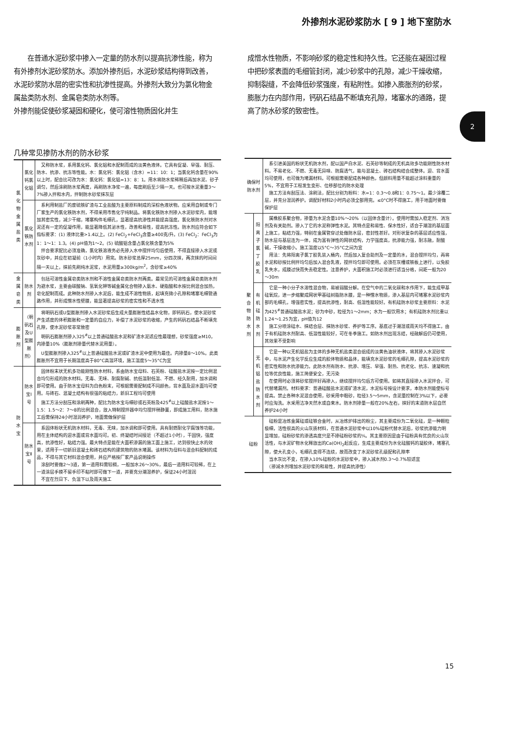外掺剂水泥砂浆防水 [ 9 ] 地下室防水
　　在普通水泥砂浆中掺入一定量的防水剂以提高抗渗性能，称为有外掺剂水泥砂浆防水。添加外掺剂后，水泥砂浆结构得到改善，水泥砂浆防水层的密实性和抗渗性提高。外掺剂大致分为氯化物金属盐类防水剂、金属皂类防水剂等。
外掺剂能促使砂浆凝固和硬化，使可溶性物质固化并生
成憎水性物质，不影响砂浆的稳定性和持久性。它还能在凝固过程中把砂浆表面的毛细管封闭，减少砂浆中的孔隙，减少干燥收缩，抑制裂缝，不会降低砂浆强度，有粘附性。如掺入膨胀剂的砂浆，膨胀力在内部作用，钙矾石结晶不断填充孔隙，堵塞水的通路，提高了防水砂浆的致密性。
2
几种常见掺防水剂的防水砂浆
| 氯化物金属盐类 | 氯化钙氯化铝 | 又称防水浆，系用氯化钙、氯化铝和水配制而成的淡黄色液体。它具有促凝、早强、耐压、防水、抗渗、抗冻等性能。水：氯化钙：氯化铝（含水）=11：10：1；当氯化钙含量在90%以上时，配合比可改为水：氯化钙：氯化铝=13：8：1。用水将防水浆稀释后再加水泥、砂子调匀，然后涂刷防水浆两度，再刷防水净浆一遍，每度刷后至少隔一天。也可按水泥重量3～7%掺入拌和水内，拌制防水砂浆抹灰层 |
| | 氯化铁防水剂 | 系利用制盐厂的废硫铁矿渣与工业盐酸为主要原料制成的深棕色液状物。应采用自制或专门厂家生产的氯化铁防水剂，不得采用市售化学纯制品。将氯化铁防水剂掺入水泥砂浆内，能增加其密实性，减少干缩，堵塞构件毛细孔，显著提高抗渗性并能提高强度。氯化铁防水剂对水泥还有一定的促凝作用，能显著降低其泌水性，改善和易性，提高抗冻性。防水剂应符合如下指标要求：(1) 液体比重>1.4以上。(2) FeCl<sub>2</sub>+FeCl<sub>3</sub>含量≥400克/升。(3) FeCl<sub>2</sub>：FeCl<sub>3</sub>为1：1～1：1.3。(4) pH值为1～2。(5) 硫酸铝含量占氯化铁含量为5% 拌合要求配比必须准确，氯化铁溶液务必先掺入水中搅拌均匀后使用，不得直接掺入水泥或灰砂中，并应在初凝前（1小时内）用完。防水砂浆总厚25mm，分四次抹，两次抹的时间间隔一天以上，抹前先刷纯水泥浆，水泥用量≥300kg/m<sup>2</sup>，含砂浆≥40% |
| 金属皂类 | 防水剂 | 包括可溶性金属皂类防水剂和不溶性金属皂类防水剂两类。最常见的可溶性金属皂类防水剂为避水浆，主要由碳酸钠、氢氧化钾等碱金属化合物掺入氨水、硬脂酸和水按比例混合加热，皂化配制而成。此种防水剂掺入水泥后，能生成不溶性物质，起填充微小孔隙和堵塞毛细管通路作用，并形成憎水性壁膜，能显著提高砂浆的密实性和不透水性 |
| 膨胀剂 | （明矾石及U型膨胀剂） | 将明矾石或U型膨胀剂掺入水泥砂浆后生成大量膨胀性结晶水化物，即钙矾石，使水泥砂浆产生适度的体积膨胀和一定量的自应力，补偿了水泥砂浆的收缩，产生的钙矾石结晶不断填充孔隙，使水泥砂浆非常致密 明矾石膨胀剂掺入325<sup>#</sup>以上普通硅酸盐水泥和矿渣水泥适应性最理想，砂浆强度≥M10，内掺量10%（膨胀剂掺量代替水泥用量）。 U型膨胀剂掺入325<sup>#</sup>以上普通硅酸盐水泥或矿渣水泥中使用为最佳。内掺量8～10%。此类膨胀剂不宜用于长期温度高于80°C高温环境，施工温度5～35°C为宜 |
| 防水宝 | 防水宝Ⅰ号 | 固体粉末状无机多功能刚性防水材料，系由防水宝母料、石英粉、硅酸盐水泥按一定比例混合均匀形成的防水材料。无毒、无味、耐腐耐碱、抗低温耐低温、不燃、经久耐用，加水调和即可使用。由于防水宝母料为白色粉末，可根据需要配制成不同颜色，背水面及迎水面均可使用。与砖石、混凝土结构有很强的粘结力，新旧工程均可使用 施工方法分刮压和涂刷两种，配比为防水宝与细砂或石英粉及425<sup>#</sup>以上硅酸盐水泥按1～1.5：1.5～2：7～8的比例混合，放入特制搅拌器中均匀搅拌稍静置，即成施工用料，防水施工后需保持24小时湿润养护，地面需做保护层 |
| | 防水宝Ⅱ号 | 系固体粉状无机防水材料，无毒、无味，加水调和即可使用。具有耐燃耐化学腐蚀等功能，用在主体结构的迎水面或背水面均可。初、终凝结时间接近（不超过1小时），干固快，强度高，抗渗性好，粘结力强。最大特点是能在大面积渗漏的施工面上施工，达到很快止水的效果，适用于一切新旧混凝土和砖石结构的建筑物的防水堵漏。该材料为母料与混合料配制的成品，不得与其它材料混合使用，并应严格按厂家产品说明操作 涂刮时要做2～3道，第一道用料需较稠，一般加水26～30%，最后一道用料可较稀，在上一道涂层手摸不留手印不粘时即可做下一道，并要充分潮湿养护，保证24小时湿润 不宜在烈日下、负温下以及雨天施工 |
| 确保时防水剂 | | 系引进美国的粉状无机防水剂，配以国产白水泥、石英砂等制成的无机高效多功能刚性防水材料。不易老化、不燃、无毒无异味、防腐透气，能与混凝土、砖石结构结合成整体。迎、背水面均可使用，也可做为堵漏材料。可根据需要配成各种颜色，但颜料用量不能超过涂料重量的5%，不宜用于工程发生变形、位移部位的防水处理 施工方法有刮压法、涂刷法，配比分别为粉料：水=1：0.3～0.8和1：0.75～1。最少涂覆二层，并充分湿润养护。调配好材料2小时内必须全部用完。≤0°C时不得施工，用于地面时要做保护层 |
| 聚合物防水剂 | 阳离子氯丁胶乳 | 属橡胶系聚合物，掺量为水泥含量10%～20%（以固体含量计）。使用时需加入稳定剂、消泡剂及有关助剂。掺入了它的水泥称弹性水泥。其特点是和易性、保水性好，适合于潮湿的基层面上施工，粘结力强，特别在金属管穿过处做防水层，密封性甚好。对形状复杂的基层适应性强，防水层与基层连为一体，成为富有弹性的网状结构，力学强度高，抗渗能力强，耐冻融，耐酸碱，干燥收缩小。施工温度以5°C～35°C之间为宜 用法：先将阳离子氯丁胶乳装入桶内，然后加入复合助剂及一定量的水，混合搅拌均匀，再将水泥和砂按比例拌均匀后加入混合乳液，搅拌均匀即可使用。必须在灰槽或铁板上进行，以免胶乳失水，成膜过快而失去稳定性。注意养护，大面积施工时必须进行适当分格，间距一般为20～30m |
| | 有机硅防水剂 | 它是一种小分子水溶性混合物，易被弱酸分解。在空气中的二氧化碳和水作用下，能生成甲基硅氧烷，进一步缩聚成网状甲基硅树脂防水膜，是一种憎水物质，渗入基层内可堵塞水泥砂浆内部的毛细孔，增强密实性，提高抗渗性，耐高、低温性能较好。有机硅防水砂浆主要原料：水泥为425<sup>#</sup>普通硅酸盐水泥；砂为中砂，粒径为1～2mm；水为一般饮用水；有机硅防水剂比重以1.24～1.25为宜，pH值为12 施工分喷涂硅水、抹结合层、抹防水砂浆、养护等工序。基底过于潮湿或雨天均不得施工，由于有机硅防水剂耐高、低温性能较好，可在冬季施工。如防水剂出现冻结，经融解后仍可使用，其效果不受影响 |
| | 无机铝盐防水剂 | 它是一种以无机铝盐为主体的多种无机盐类混合组成的淡黄色油状液体，将其掺入水泥砂浆中，与水泥产生化学反应生成的胶体物质和晶体，能填充水泥砂浆的毛细孔隙，提高水泥砂浆的密实性和防水抗渗能力。此防水剂有防水、抗渗、增压、早强、耐热、抗老化、抗冻、速凝和抗拉等优良性能，施工简便安全，无污染 在使用时必须将砂浆搅拌好再掺入，继续搅拌均匀后方可使用。如将其直接掺入水泥拌合，可代替堵漏剂。材料要求：普通硅酸盐水泥或矿渣水泥，水泥标号按设计要求，本防水剂能使标号提高。禁止各种水泥混合使用，砂采用中粗砂，粒径3.5～5mm，含泥量控制在3%以下，必要时应淘洗。水采用洁净天然水或自来水。防水剂掺量一般在20%左右，抹好的末道防水层自然养护24小时 |
| 硅粉 | | 硅粉是冶炼金属硅或硅铁合金时，从冶炼炉排出的粉尘，其主要成份为二氧化硅，是一种颗粒极细，活性很高的火山灰质材料，在普通水泥砂浆中以10%硅粉代替水泥后，砂浆抗渗能力明显增加，硅粉砂浆的渗透高度只是不掺硅粉砂浆的⅙。其主要原因是由于硅粉具有优良的火山灰活性，与水泥矿物水化释放出的Ca(OH)<sub>2</sub>起反应，生成主要成份为水化硅酸钙的凝胶体，堵塞孔隙，使大孔变小，毛细孔变得不连续，故而改变了水泥砂浆孔级配和孔隙率 当水灰比不变，在掺入10%硅粉的水泥砂浆中，掺入减水剂0.3～0.7%较适宜 （掺减水剂增加水泥砂浆的和易性，并提高抗渗性） |
15